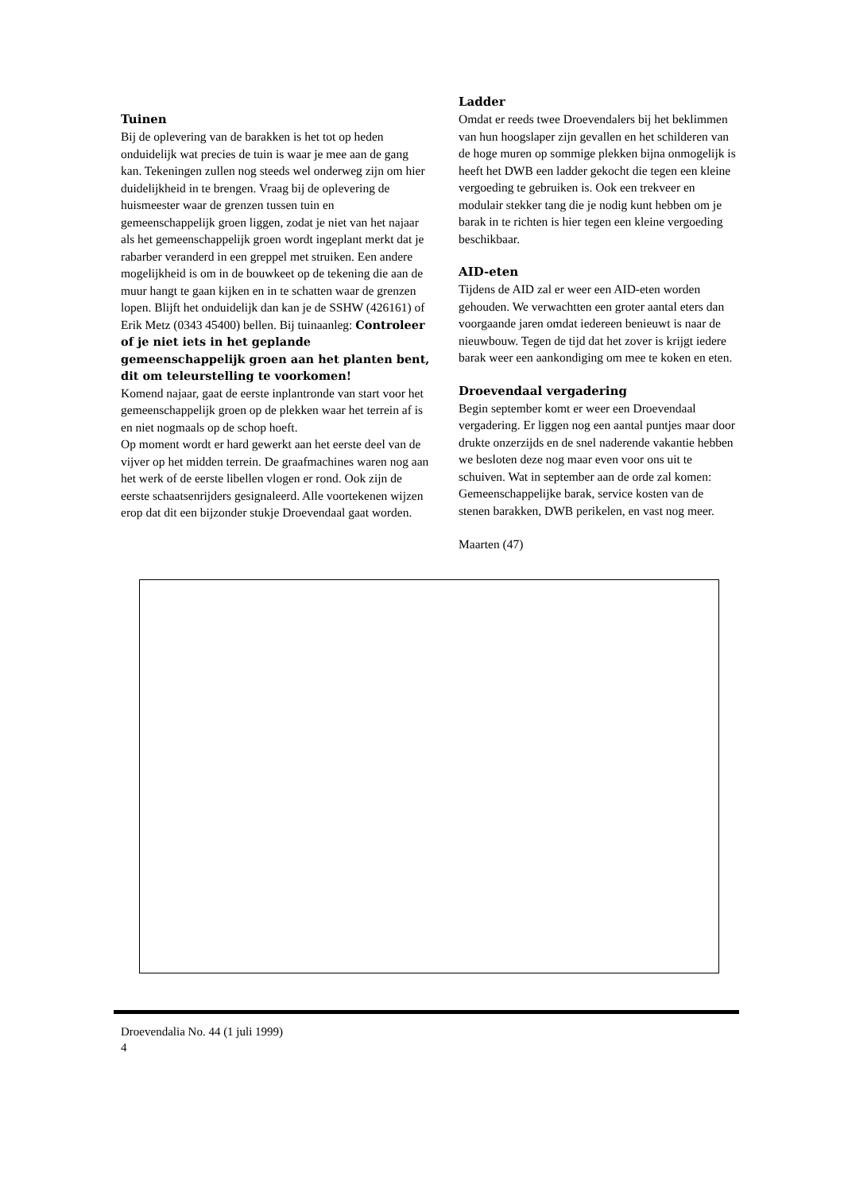Tuinen
Bij de oplevering van de barakken is het tot op heden onduidelijk wat precies de tuin is waar je mee aan de gang kan. Tekeningen zullen nog steeds wel onderweg zijn om hier duidelijkheid in te brengen. Vraag bij de oplevering de huismeester waar de grenzen tussen tuin en gemeenschappelijk groen liggen, zodat je niet van het najaar als het gemeenschappelijk groen wordt ingeplant merkt dat je rabarber veranderd in een greppel met struiken. Een andere mogelijkheid is om in de bouwkeet op de tekening die aan de muur hangt te gaan kijken en in te schatten waar de grenzen lopen. Blijft het onduidelijk dan kan je de SSHW (426161) of Erik Metz (0343 45400) bellen. Bij tuinaanleg: Controleer of je niet iets in het geplande gemeenschappelijk groen aan het planten bent, dit om teleurstelling te voorkomen!
Komend najaar, gaat de eerste inplantronde van start voor het gemeenschappelijk groen op de plekken waar het terrein af is en niet nogmaals op de schop hoeft.
Op moment wordt er hard gewerkt aan het eerste deel van de vijver op het midden terrein. De graafmachines waren nog aan het werk of de eerste libellen vlogen er rond. Ook zijn de eerste schaatsenrijders gesignaleerd. Alle voortekenen wijzen erop dat dit een bijzonder stukje Droevendaal gaat worden.
Ladder
Omdat er reeds twee Droevendalers bij het beklimmen van hun hoogslaper zijn gevallen en het schilderen van de hoge muren op sommige plekken bijna onmogelijk is heeft het DWB een ladder gekocht die tegen een kleine vergoeding te gebruiken is. Ook een trekveer en modulair stekker tang die je nodig kunt hebben om je barak in te richten is hier tegen een kleine vergoeding beschikbaar.
AID-eten
Tijdens de AID zal er weer een AID-eten worden gehouden. We verwachtten een groter aantal eters dan voorgaande jaren omdat iedereen benieuwt is naar de nieuwbouw. Tegen de tijd dat het zover is krijgt iedere barak weer een aankondiging om mee te koken en eten.
Droevendaal vergadering
Begin september komt er weer een Droevendaal vergadering. Er liggen nog een aantal puntjes maar door drukte onzerzijds en de snel naderende vakantie hebben we besloten deze nog maar even voor ons uit te schuiven. Wat in september aan de orde zal komen: Gemeenschappelijke barak, service kosten van de stenen barakken, DWB perikelen, en vast nog meer.
Maarten (47)
Droevendalia No. 44 (1 juli 1999)
4